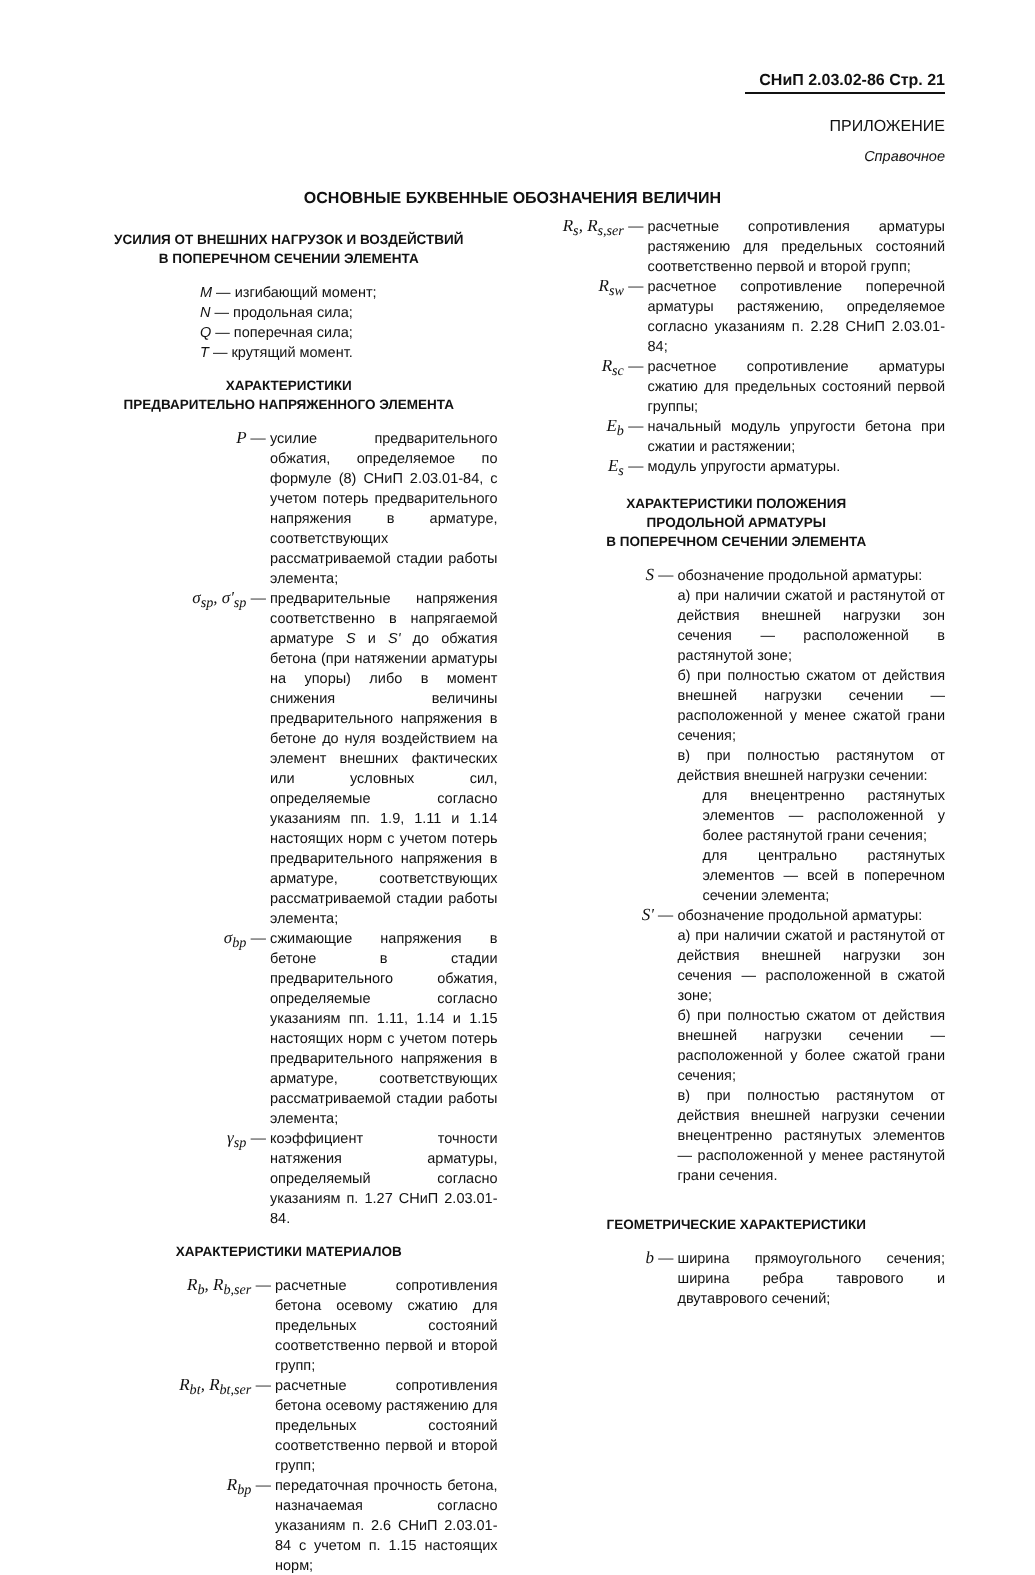СНиП 2.03.02-86 Стр. 21
ПРИЛОЖЕНИЕ
Справочное
ОСНОВНЫЕ БУКВЕННЫЕ ОБОЗНАЧЕНИЯ ВЕЛИЧИН
УСИЛИЯ ОТ ВНЕШНИХ НАГРУЗОК И ВОЗДЕЙСТВИЙ
В ПОПЕРЕЧНОМ СЕЧЕНИИ ЭЛЕМЕНТА
M — изгибающий момент;
N — продольная сила;
Q — поперечная сила;
T — крутящий момент.
ХАРАКТЕРИСТИКИ
ПРЕДВАРИТЕЛЬНО НАПРЯЖЕННОГО ЭЛЕМЕНТА
P — усилие предварительного обжатия, определяемое по формуле (8) СНиП 2.03.01-84, с учетом потерь предварительного напряжения в арматуре, соответствующих рассматриваемой стадии работы элемента;
σ<sub>sp</sub>, σ'<sub>sp</sub> — предварительные напряжения соответственно в напрягаемой арматуре S и S' до обжатия бетона (при натяжении арматуры на упоры) либо в момент снижения величины предварительного напряжения в бетоне до нуля воздействием на элемент внешних фактических или условных сил, определяемые согласно указаниям пп. 1.9, 1.11 и 1.14 настоящих норм с учетом потерь предварительного напряжения в арматуре, соответствующих рассматриваемой стадии работы элемента;
σ<sub>bp</sub> — сжимающие напряжения в бетоне в стадии предварительного обжатия, определяемые согласно указаниям пп. 1.11, 1.14 и 1.15 настоящих норм с учетом потерь предварительного напряжения в арматуре, соответствующих рассматриваемой стадии работы элемента;
γ<sub>sp</sub> — коэффициент точности натяжения арматуры, определяемый согласно указаниям п. 1.27 СНиП 2.03.01-84.
ХАРАКТЕРИСТИКИ МАТЕРИАЛОВ
R<sub>b</sub>, R<sub>b,ser</sub> — расчетные сопротивления бетона осевому сжатию для предельных состояний соответственно первой и второй групп;
R<sub>bt</sub>, R<sub>bt,ser</sub> — расчетные сопротивления бетона осевому растяжению для предельных состояний соответственно первой и второй групп;
R<sub>bp</sub> — передаточная прочность бетона, назначаемая согласно указаниям п. 2.6 СНиП 2.03.01-84 с учетом п. 1.15 настоящих норм;
R<sub>s</sub>, R<sub>s,ser</sub> — расчетные сопротивления арматуры растяжению для предельных состояний соответственно первой и второй групп;
R<sub>sw</sub> — расчетное сопротивление поперечной арматуры растяжению, определяемое согласно указаниям п. 2.28 СНиП 2.03.01-84;
R<sub>sc</sub> — расчетное сопротивление арматуры сжатию для предельных состояний первой группы;
E<sub>b</sub> — начальный модуль упругости бетона при сжатии и растяжении;
E<sub>s</sub> — модуль упругости арматуры.
ХАРАКТЕРИСТИКИ ПОЛОЖЕНИЯ
ПРОДОЛЬНОЙ АРМАТУРЫ
В ПОПЕРЕЧНОМ СЕЧЕНИИ ЭЛЕМЕНТА
S — обозначение продольной арматуры:
а) при наличии сжатой и растянутой от действия внешней нагрузки зон сечения — расположенной в растянутой зоне;
б) при полностью сжатом от действия внешней нагрузки сечении — расположенной у менее сжатой грани сечения;
в) при полностью растянутом от действия внешней нагрузки сечении:
для внецентренно растянутых элементов — расположенной у более растянутой грани сечения;
для центрально растянутых элементов — всей в поперечном сечении элемента;
S' — обозначение продольной арматуры:
а) при наличии сжатой и растянутой от действия внешней нагрузки зон сечения — расположенной в сжатой зоне;
б) при полностью сжатом от действия внешней нагрузки сечении — расположенной у более сжатой грани сечения;
в) при полностью растянутом от действия внешней нагрузки сечении внецентренно растянутых элементов — расположенной у менее растянутой грани сечения.
ГЕОМЕТРИЧЕСКИЕ ХАРАКТЕРИСТИКИ
b — ширина прямоугольного сечения; ширина ребра таврового и двутаврового сечений;